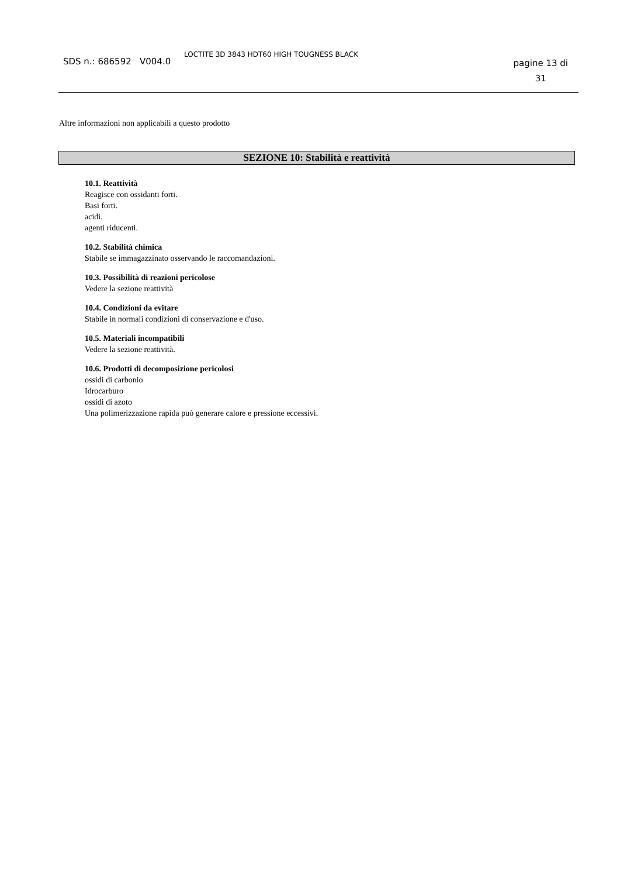SDS n.: 686592 V004.0
LOCTITE 3D 3843 HDT60 HIGH TOUGNESS BLACK
pagine 13 di
31
Altre informazioni non applicabili a questo prodotto
SEZIONE 10: Stabilità e reattività
10.1. Reattività
Reagisce con ossidanti forti.
Basi forti.
acidi.
agenti riducenti.
10.2. Stabilità chimica
Stabile se immagazzinato osservando le raccomandazioni.
10.3. Possibilità di reazioni pericolose
Vedere la sezione reattività
10.4. Condizioni da evitare
Stabile in normali condizioni di conservazione e d'uso.
10.5. Materiali incompatibili
Vedere la sezione reattività.
10.6. Prodotti di decomposizione pericolosi
ossidi di carbonio
Idrocarburo
ossidi di azoto
Una polimerizzazione rapida può generare calore e pressione eccessivi.